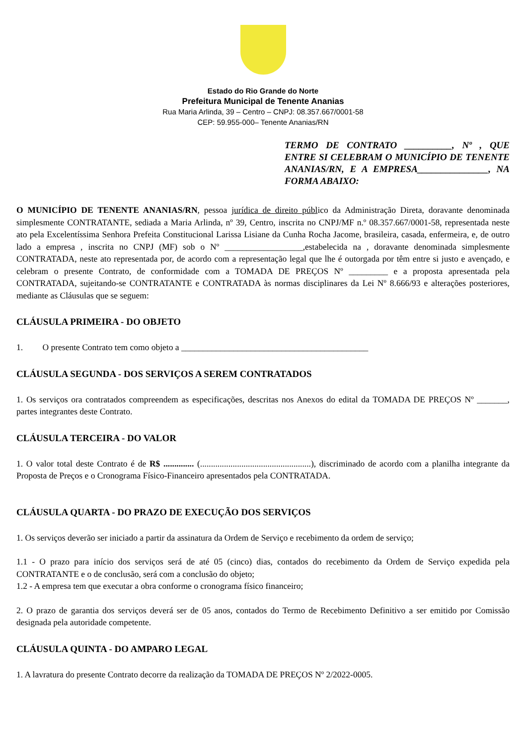Estado do Rio Grande do Norte
Prefeitura Municipal de Tenente Ananias
Rua Maria Arlinda, 39 – Centro – CNPJ: 08.357.667/0001-58
CEP: 59.955-000– Tenente Ananias/RN
TERMO DE CONTRATO __________, Nº , QUE ENTRE SI CELEBRAM O MUNICÍPIO DE TENENTE ANANIAS/RN, E A EMPRESA_______________, NA FORMA ABAIXO:
O MUNICÍPIO DE TENENTE ANANIAS/RN, pessoa jurídica de direito público da Administração Direta, doravante denominada simplesmente CONTRATANTE, sediada a Maria Arlinda, nº 39, Centro, inscrita no CNPJ/MF n.º 08.357.667/0001-58, representada neste ato pela Excelentíssima Senhora Prefeita Constitucional Larissa Lisiane da Cunha Rocha Jacome, brasileira, casada, enfermeira, e, de outro lado a empresa , inscrita no CNPJ (MF) sob o Nº __________________,estabelecida na , doravante denominada simplesmente CONTRATADA, neste ato representada por, de acordo com a representação legal que lhe é outorgada por têm entre si justo e avençado, e celebram o presente Contrato, de conformidade com a TOMADA DE PREÇOS Nº _________ e a proposta apresentada pela CONTRATADA, sujeitando-se CONTRATANTE e CONTRATADA às normas disciplinares da Lei Nº 8.666/93 e alterações posteriores, mediante as Cláusulas que se seguem:
CLÁUSULA PRIMEIRA - DO OBJETO
1. O presente Contrato tem como objeto a ___________________________________________
CLÁUSULA SEGUNDA - DOS SERVIÇOS A SEREM CONTRATADOS
1. Os serviços ora contratados compreendem as especificações, descritas nos Anexos do edital da TOMADA DE PREÇOS Nº _______, partes integrantes deste Contrato.
CLÁUSULA TERCEIRA - DO VALOR
1. O valor total deste Contrato é de R$ .............. (...................................................), discriminado de acordo com a planilha integrante da Proposta de Preços e o Cronograma Físico-Financeiro apresentados pela CONTRATADA.
CLÁUSULA QUARTA - DO PRAZO DE EXECUÇÃO DOS SERVIÇOS
1. Os serviços deverão ser iniciado a partir da assinatura da Ordem de Serviço e recebimento da ordem de serviço;
1.1 - O prazo para início dos serviços será de até 05 (cinco) dias, contados do recebimento da Ordem de Serviço expedida pela CONTRATANTE e o de conclusão, será com a conclusão do objeto;
1.2 - A empresa tem que executar a obra conforme o cronograma físico financeiro;
2. O prazo de garantia dos serviços deverá ser de 05 anos, contados do Termo de Recebimento Definitivo a ser emitido por Comissão designada pela autoridade competente.
CLÁUSULA QUINTA - DO AMPARO LEGAL
1. A lavratura do presente Contrato decorre da realização da TOMADA DE PREÇOS Nº 2/2022-0005.